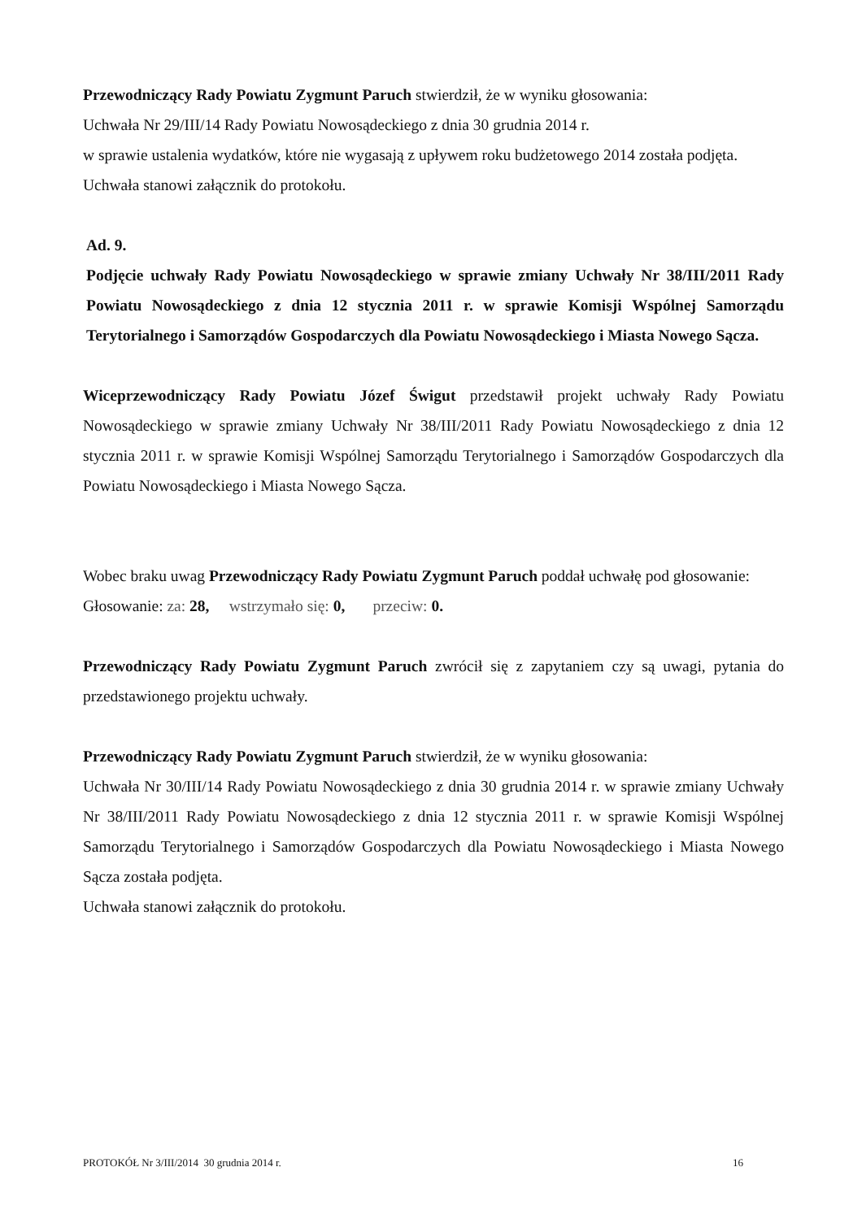Przewodniczący Rady Powiatu Zygmunt Paruch stwierdził, że w wyniku głosowania:
Uchwała Nr 29/III/14 Rady Powiatu Nowosądeckiego z dnia 30 grudnia 2014 r.
w sprawie ustalenia wydatków, które nie wygasają z upływem roku budżetowego 2014 została podjęta.
Uchwała stanowi załącznik do protokołu.
Ad. 9.
Podjęcie uchwały Rady Powiatu Nowosądeckiego w sprawie zmiany Uchwały Nr 38/III/2011 Rady Powiatu Nowosądeckiego z dnia 12 stycznia 2011 r. w sprawie Komisji Wspólnej Samorządu Terytorialnego i Samorządów Gospodarczych dla Powiatu Nowosądeckiego i Miasta Nowego Sącza.
Wiceprzewodniczący Rady Powiatu Józef Świgut przedstawił projekt uchwały Rady Powiatu Nowosądeckiego w sprawie zmiany Uchwały Nr 38/III/2011 Rady Powiatu Nowosądeckiego z dnia 12 stycznia 2011 r. w sprawie Komisji Wspólnej Samorządu Terytorialnego i Samorządów Gospodarczych dla Powiatu Nowosądeckiego i Miasta Nowego Sącza.
Wobec braku uwag Przewodniczący Rady Powiatu Zygmunt Paruch poddał uchwałę pod głosowanie:
Głosowanie: za: 28, wstrzymało się: 0, przeciw: 0.
Przewodniczący Rady Powiatu Zygmunt Paruch zwrócił się z zapytaniem czy są uwagi, pytania do przedstawionego projektu uchwały.
Przewodniczący Rady Powiatu Zygmunt Paruch stwierdził, że w wyniku głosowania:
Uchwała Nr 30/III/14 Rady Powiatu Nowosądeckiego z dnia 30 grudnia 2014 r. w sprawie zmiany Uchwały Nr 38/III/2011 Rady Powiatu Nowosądeckiego z dnia 12 stycznia 2011 r. w sprawie Komisji Wspólnej Samorządu Terytorialnego i Samorządów Gospodarczych dla Powiatu Nowosądeckiego i Miasta Nowego Sącza została podjęta.
Uchwała stanowi załącznik do protokołu.
PROTOKÓŁ Nr 3/III/2014 30 grudnia 2014 r. 16